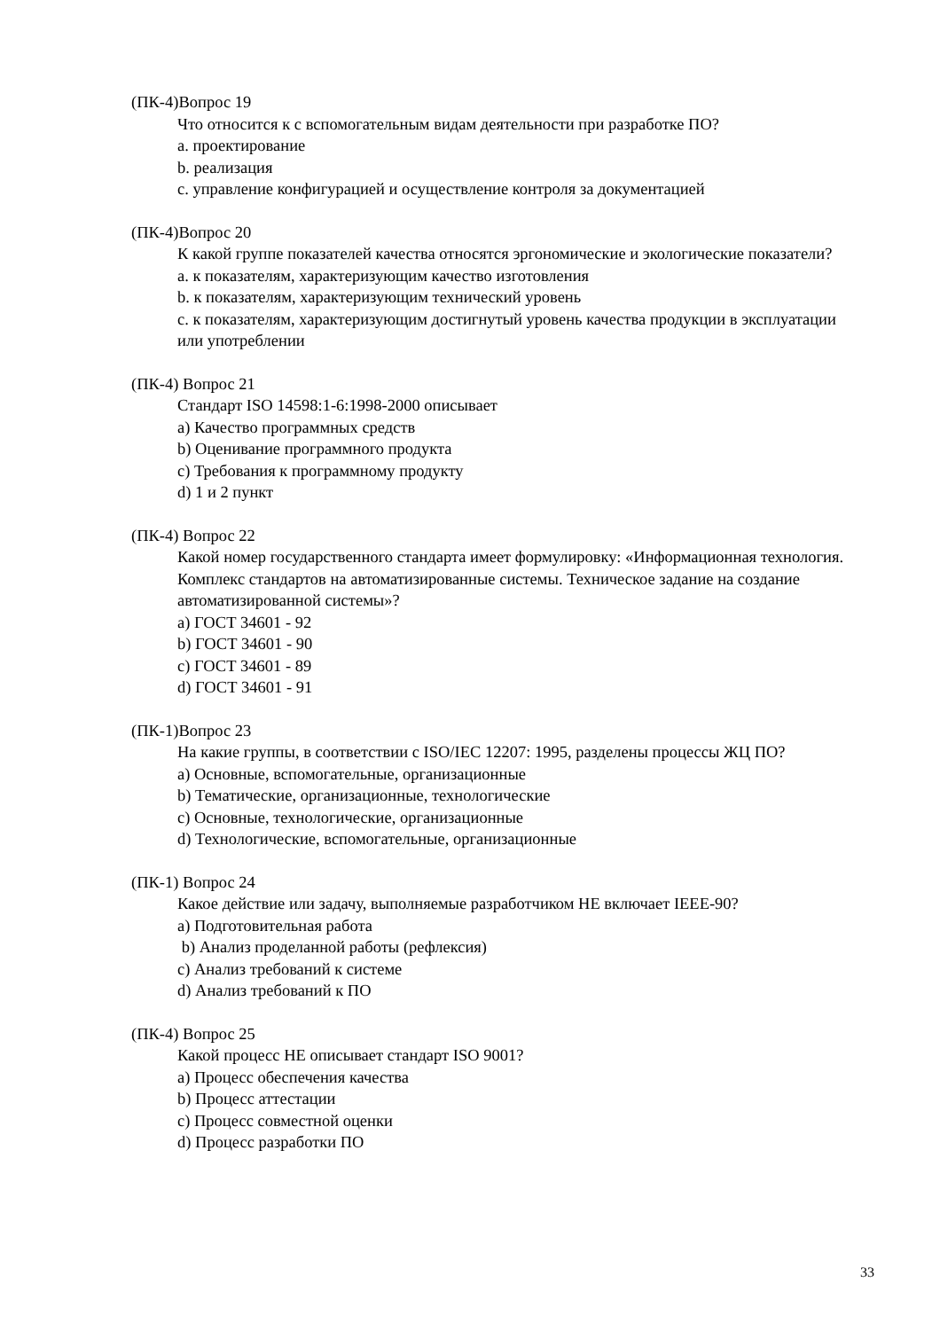(ПК-4)Вопрос 19
Что относится к с вспомогательным видам деятельности при разработке ПО?
a. проектирование
b. реализация
c. управление конфигурацией и осуществление контроля за документацией
(ПК-4)Вопрос 20
К какой группе показателей качества относятся эргономические и экологические показатели?
a. к показателям, характеризующим качество изготовления
b. к показателям, характеризующим технический уровень
c. к показателям, характеризующим достигнутый уровень качества продукции в эксплуатации или употреблении
(ПК-4) Вопрос 21
Стандарт ISO 14598:1-6:1998-2000 описывает
a) Качество программных средств
b) Оценивание программного продукта
c) Требования к программному продукту
d) 1 и 2 пункт
(ПК-4) Вопрос 22
Какой номер государственного стандарта имеет формулировку: «Информационная технология. Комплекс стандартов на автоматизированные системы. Техническое задание на создание автоматизированной системы»?
a) ГОСТ 34601 - 92
b) ГОСТ 34601 - 90
c) ГОСТ 34601 - 89
d) ГОСТ 34601 - 91
(ПК-1)Вопрос 23
На какие группы, в соответствии с ISO/IEC 12207: 1995, разделены процессы ЖЦ ПО?
a) Основные, вспомогательные, организационные
b) Тематические, организационные, технологические
c) Основные, технологические, организационные
d) Технологические, вспомогательные, организационные
(ПК-1) Вопрос 24
Какое действие или задачу, выполняемые разработчиком НЕ включает IEEE-90?
a) Подготовительная работа
b) Анализ проделанной работы (рефлексия)
c) Анализ требований к системе
d) Анализ требований к ПО
(ПК-4) Вопрос 25
Какой процесс НЕ описывает стандарт ISO 9001?
a) Процесс обеспечения качества
b) Процесс аттестации
c) Процесс совместной оценки
d) Процесс разработки ПО
33